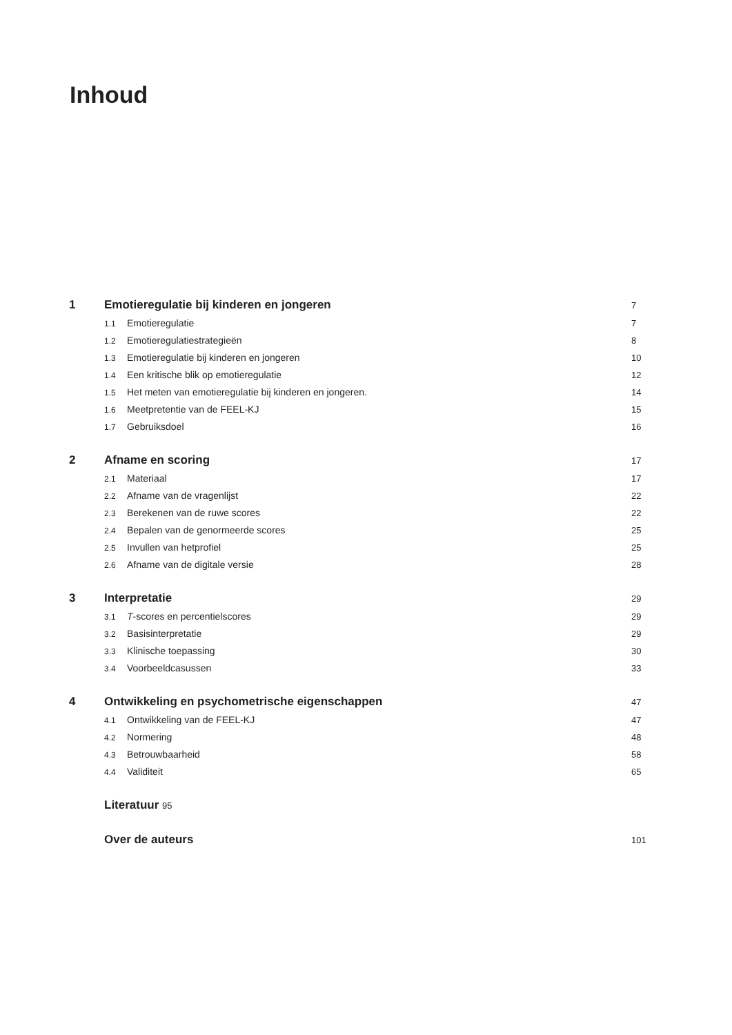Inhoud
1 Emotieregulatie bij kinderen en jongeren 7
1.1 Emotieregulatie 7
1.2 Emotieregulatiestrategieën 8
1.3 Emotieregulatie bij kinderen en jongeren 10
1.4 Een kritische blik op emotieregulatie 12
1.5 Het meten van emotieregulatie bij kinderen en jongeren. 14
1.6 Meetpretentie van de FEEL-KJ 15
1.7 Gebruiksdoel 16
2 Afname en scoring 17
2.1 Materiaal 17
2.2 Afname van de vragenlijst 22
2.3 Berekenen van de ruwe scores 22
2.4 Bepalen van de genormeerde scores 25
2.5 Invullen van hetprofiel 25
2.6 Afname van de digitale versie 28
3 Interpretatie 29
3.1 T-scores en percentielscores 29
3.2 Basisinterpretatie 29
3.3 Klinische toepassing 30
3.4 Voorbeeldcasussen 33
4 Ontwikkeling en psychometrische eigenschappen 47
4.1 Ontwikkeling van de FEEL-KJ 47
4.2 Normering 48
4.3 Betrouwbaarheid 58
4.4 Validiteit 65
Literatuur 95
Over de auteurs 101